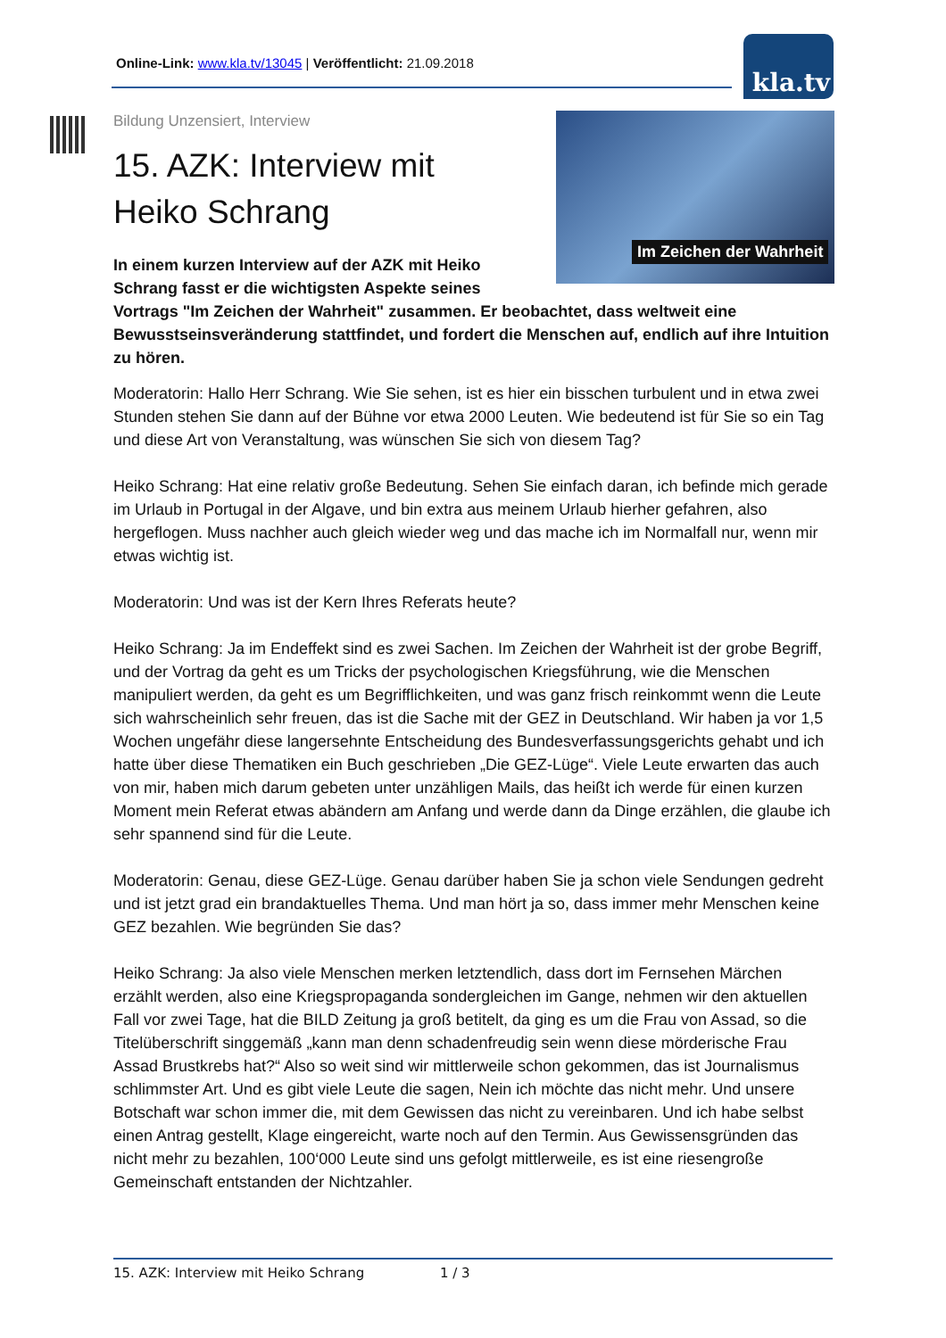Online-Link: www.kla.tv/13045 | Veröffentlicht: 21.09.2018 kla.tv
Im Zeichen der Wahrheit
Bildung Unzensiert, Interview
15. AZK: Interview mit Heiko Schrang
In einem kurzen Interview auf der AZK mit Heiko Schrang fasst er die wichtigsten Aspekte seines
Vortrags "Im Zeichen der Wahrheit" zusammen. Er beobachtet, dass weltweit eine Bewusstseinsveränderung stattfindet, und fordert die Menschen auf, endlich auf ihre Intuition zu hören.
Moderatorin: Hallo Herr Schrang. Wie Sie sehen, ist es hier ein bisschen turbulent und in etwa zwei Stunden stehen Sie dann auf der Bühne vor etwa 2000 Leuten. Wie bedeutend ist für Sie so ein Tag und diese Art von Veranstaltung, was wünschen Sie sich von diesem Tag?
Heiko Schrang: Hat eine relativ große Bedeutung. Sehen Sie einfach daran, ich befinde mich gerade im Urlaub in Portugal in der Algave, und bin extra aus meinem Urlaub hierher gefahren, also hergeflogen. Muss nachher auch gleich wieder weg und das mache ich im Normalfall nur, wenn mir etwas wichtig ist.
Moderatorin: Und was ist der Kern Ihres Referats heute?
Heiko Schrang: Ja im Endeffekt sind es zwei Sachen. Im Zeichen der Wahrheit ist der grobe Begriff, und der Vortrag da geht es um Tricks der psychologischen Kriegsführung, wie die Menschen manipuliert werden, da geht es um Begrifflichkeiten, und was ganz frisch reinkommt wenn die Leute sich wahrscheinlich sehr freuen, das ist die Sache mit der GEZ in Deutschland. Wir haben ja vor 1,5 Wochen ungefähr diese langersehnte Entscheidung des Bundesverfassungsgerichts gehabt und ich hatte über diese Thematiken ein Buch geschrieben „Die GEZ-Lüge“. Viele Leute erwarten das auch von mir, haben mich darum gebeten unter unzähligen Mails, das heißt ich werde für einen kurzen Moment mein Referat etwas abändern am Anfang und werde dann da Dinge erzählen, die glaube ich sehr spannend sind für die Leute.
Moderatorin: Genau, diese GEZ-Lüge. Genau darüber haben Sie ja schon viele Sendungen gedreht und ist jetzt grad ein brandaktuelles Thema. Und man hört ja so, dass immer mehr Menschen keine GEZ bezahlen. Wie begründen Sie das?
Heiko Schrang: Ja also viele Menschen merken letztendlich, dass dort im Fernsehen Märchen erzählt werden, also eine Kriegspropaganda sondergleichen im Gange, nehmen wir den aktuellen Fall vor zwei Tage, hat die BILD Zeitung ja groß betitelt, da ging es um die Frau von Assad, so die Titelüberschrift singgemäß „kann man denn schadenfreudig sein wenn diese mörderische Frau Assad Brustkrebs hat?“ Also so weit sind wir mittlerweile schon gekommen, das ist Journalismus schlimmster Art. Und es gibt viele Leute die sagen, Nein ich möchte das nicht mehr. Und unsere Botschaft war schon immer die, mit dem Gewissen das nicht zu vereinbaren. Und ich habe selbst einen Antrag gestellt, Klage eingereicht, warte noch auf den Termin. Aus Gewissensgründen das nicht mehr zu bezahlen, 100‘000 Leute sind uns gefolgt mittlerweile, es ist eine riesengroße Gemeinschaft entstanden der Nichtzahler.
15. AZK: Interview mit Heiko Schrang 1 / 3